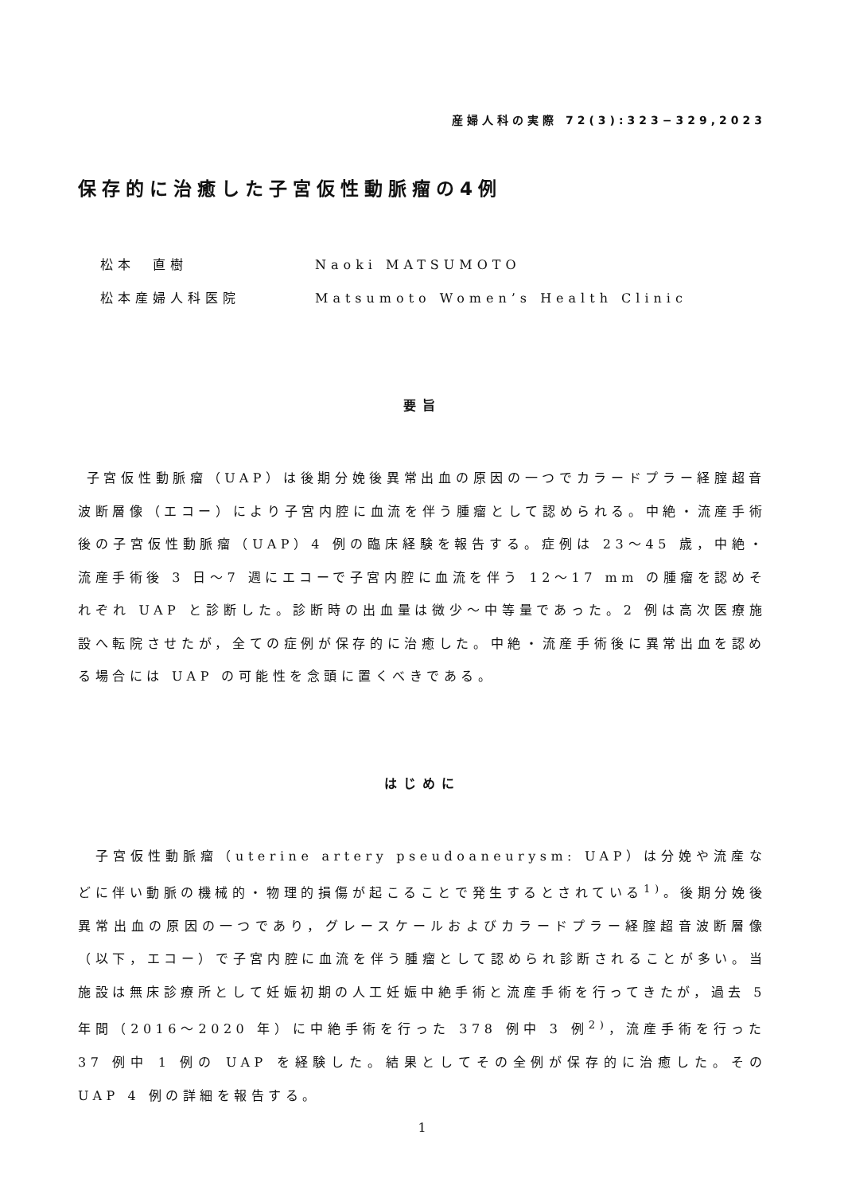産婦人科の実際 72(3):323−329,2023
保存的に治癒した子宮仮性動脈瘤の4例
松本　直樹 Naoki MATSUMOTO
松本産婦人科医院 Matsumoto Women’s Health Clinic
要旨
子宮仮性動脈瘤（UAP）は後期分娩後異常出血の原因の一つでカラードプラー経腟超音波断層像（エコー）により子宮内腔に血流を伴う腫瘤として認められる。中絶・流産手術後の子宮仮性動脈瘤（UAP）4 例の臨床経験を報告する。症例は 23〜45 歳，中絶・流産手術後 3 日〜7 週にエコーで子宮内腔に血流を伴う 12〜17 mm の腫瘤を認めそれぞれ UAP と診断した。診断時の出血量は微少〜中等量であった。2 例は高次医療施設へ転院させたが，全ての症例が保存的に治癒した。中絶・流産手術後に異常出血を認める場合には UAP の可能性を念頭に置くべきである。
はじめに
　子宮仮性動脈瘤（uterine artery pseudoaneurysm: UAP）は分娩や流産などに伴い動脈の機械的・物理的損傷が起こることで発生するとされている<sup>1)</sup>。後期分娩後異常出血の原因の一つであり，グレースケールおよびカラードプラー経腟超音波断層像（以下，エコー）で子宮内腔に血流を伴う腫瘤として認められ診断されることが多い。当施設は無床診療所として妊娠初期の人工妊娠中絶手術と流産手術を行ってきたが，過去 5 年間（2016〜2020 年）に中絶手術を行った 378 例中 3 例<sup>2)</sup>，流産手術を行った 37 例中 1 例の UAP を経験した。結果としてその全例が保存的に治癒した。その UAP 4 例の詳細を報告する。
1